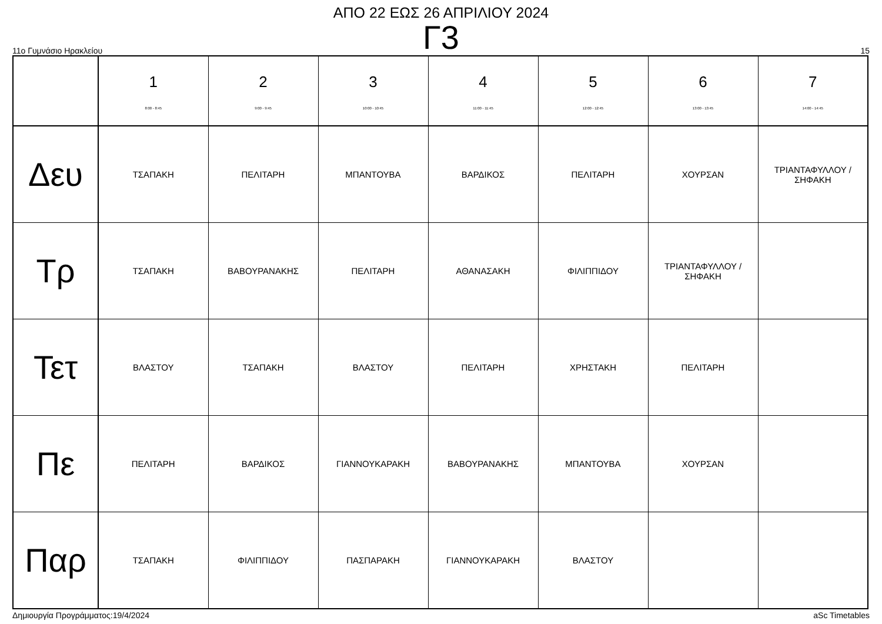ΑΠΟ 22 ΕΩΣ 26 ΑΠΡΙΛΙΟΥ 2024
Γ3
11ο Γυμνάσιο Ηρακλείου 15
| | 1 8:00 - 8:45 | 2 9:00 - 9:45 | 3 10:00 - 10:45 | 4 11:00 - 11:45 | 5 12:00 - 12:45 | 6 13:00 - 13:45 | 7 14:00 - 14:45 |
| --- | --- | --- | --- | --- | --- | --- | --- |
| Δευ | ΤΣΑΠΑΚΗ | ΠΕΛΙΤΑΡΗ | ΜΠΑΝΤΟΥΒΑ | ΒΑΡΔΙΚΟΣ | ΠΕΛΙΤΑΡΗ | ΧΟΥΡΣΑΝ | ΤΡΙΑΝΤΑΦΥΛΛΟΥ / ΣΗΦΑΚΗ |
| Τρ | ΤΣΑΠΑΚΗ | ΒΑΒΟΥΡΑΝΑΚΗΣ | ΠΕΛΙΤΑΡΗ | ΑΘΑΝΑΣΑΚΗ | ΦΙΛΙΠΠΙΔΟΥ | ΤΡΙΑΝΤΑΦΥΛΛΟΥ / ΣΗΦΑΚΗ | |
| Τετ | ΒΛΑΣΤΟΥ | ΤΣΑΠΑΚΗ | ΒΛΑΣΤΟΥ | ΠΕΛΙΤΑΡΗ | ΧΡΗΣΤΑΚΗ | ΠΕΛΙΤΑΡΗ | |
| Πε | ΠΕΛΙΤΑΡΗ | ΒΑΡΔΙΚΟΣ | ΓΙΑΝΝΟΥΚΑΡΑΚΗ | ΒΑΒΟΥΡΑΝΑΚΗΣ | ΜΠΑΝΤΟΥΒΑ | ΧΟΥΡΣΑΝ | |
| Παρ | ΤΣΑΠΑΚΗ | ΦΙΛΙΠΠΙΔΟΥ | ΠΑΣΠΑΡΑΚΗ | ΓΙΑΝΝΟΥΚΑΡΑΚΗ | ΒΛΑΣΤΟΥ | | |
Δημιουργία Προγράμματος:19/4/2024 aSc Timetables